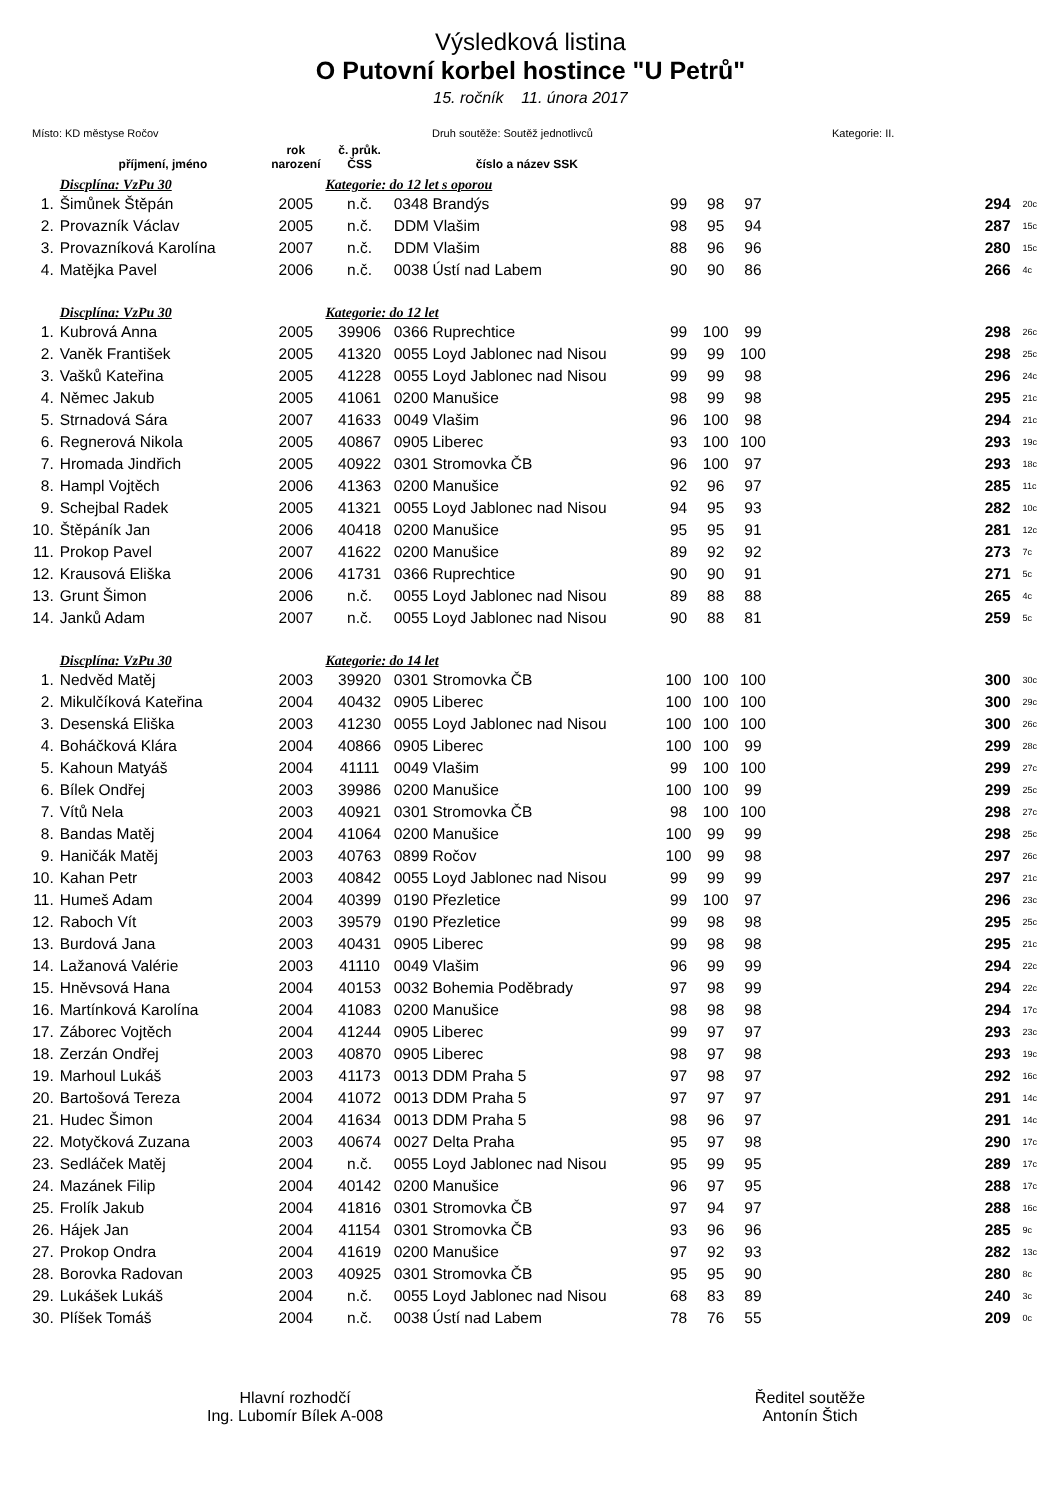Výsledková listina
O Putovní korbel hostince "U Petrů"
15. ročník 11. února 2017
Místo: KD městyse Ročov Druh soutěže: Soutěž jednotlivců Kategorie: II.
| | příjmení, jméno | rok narození | č. průk. ČSS | číslo a název SSK | | | | | |
| --- | --- | --- | --- | --- | --- | --- | --- | --- | --- |
| | Discplína: VzPu 30 | | Kategorie: do 12 let s oporou | | | | | | |
| 1. | Šimůnek Štěpán | 2005 | n.č. | 0348 Brandýs | 99 | 98 | 97 | 294 | 20c |
| 2. | Provazník Václav | 2005 | n.č. | DDM Vlašim | 98 | 95 | 94 | 287 | 15c |
| 3. | Provazníková Karolína | 2007 | n.č. | DDM Vlašim | 88 | 96 | 96 | 280 | 15c |
| 4. | Matějka Pavel | 2006 | n.č. | 0038 Ústí nad Labem | 90 | 90 | 86 | 266 | 4c |
| | Discplína: VzPu 30 | | Kategorie: do 12 let | | | | | | |
| 1. | Kubrová Anna | 2005 | 39906 | 0366 Ruprechtice | 99 | 100 | 99 | 298 | 26c |
| 2. | Vaněk František | 2005 | 41320 | 0055 Loyd Jablonec nad Nisou | 99 | 99 | 100 | 298 | 25c |
| 3. | Vašků Kateřina | 2005 | 41228 | 0055 Loyd Jablonec nad Nisou | 99 | 99 | 98 | 296 | 24c |
| 4. | Němec Jakub | 2005 | 41061 | 0200 Manušice | 98 | 99 | 98 | 295 | 21c |
| 5. | Strnadová Sára | 2007 | 41633 | 0049 Vlašim | 96 | 100 | 98 | 294 | 21c |
| 6. | Regnerová Nikola | 2005 | 40867 | 0905 Liberec | 93 | 100 | 100 | 293 | 19c |
| 7. | Hromada Jindřich | 2005 | 40922 | 0301 Stromovka ČB | 96 | 100 | 97 | 293 | 18c |
| 8. | Hampl Vojtěch | 2006 | 41363 | 0200 Manušice | 92 | 96 | 97 | 285 | 11c |
| 9. | Schejbal Radek | 2005 | 41321 | 0055 Loyd Jablonec nad Nisou | 94 | 95 | 93 | 282 | 10c |
| 10. | Štěpáník Jan | 2006 | 40418 | 0200 Manušice | 95 | 95 | 91 | 281 | 12c |
| 11. | Prokop Pavel | 2007 | 41622 | 0200 Manušice | 89 | 92 | 92 | 273 | 7c |
| 12. | Krausová Eliška | 2006 | 41731 | 0366 Ruprechtice | 90 | 90 | 91 | 271 | 5c |
| 13. | Grunt Šimon | 2006 | n.č. | 0055 Loyd Jablonec nad Nisou | 89 | 88 | 88 | 265 | 4c |
| 14. | Janků Adam | 2007 | n.č. | 0055 Loyd Jablonec nad Nisou | 90 | 88 | 81 | 259 | 5c |
| | Discplína: VzPu 30 | | Kategorie: do 14 let | | | | | | |
| 1. | Nedvěd Matěj | 2003 | 39920 | 0301 Stromovka ČB | 100 | 100 | 100 | 300 | 30c |
| 2. | Mikulčíková Kateřina | 2004 | 40432 | 0905 Liberec | 100 | 100 | 100 | 300 | 29c |
| 3. | Desenská Eliška | 2003 | 41230 | 0055 Loyd Jablonec nad Nisou | 100 | 100 | 100 | 300 | 26c |
| 4. | Boháčková Klára | 2004 | 40866 | 0905 Liberec | 100 | 100 | 99 | 299 | 28c |
| 5. | Kahoun Matyáš | 2004 | 41111 | 0049 Vlašim | 99 | 100 | 100 | 299 | 27c |
| 6. | Bílek Ondřej | 2003 | 39986 | 0200 Manušice | 100 | 100 | 99 | 299 | 25c |
| 7. | Vítů Nela | 2003 | 40921 | 0301 Stromovka ČB | 98 | 100 | 100 | 298 | 27c |
| 8. | Bandas Matěj | 2004 | 41064 | 0200 Manušice | 100 | 99 | 99 | 298 | 25c |
| 9. | Haničák Matěj | 2003 | 40763 | 0899 Ročov | 100 | 99 | 98 | 297 | 26c |
| 10. | Kahan Petr | 2003 | 40842 | 0055 Loyd Jablonec nad Nisou | 99 | 99 | 99 | 297 | 21c |
| 11. | Humeš Adam | 2004 | 40399 | 0190 Přezletice | 99 | 100 | 97 | 296 | 23c |
| 12. | Raboch Vít | 2003 | 39579 | 0190 Přezletice | 99 | 98 | 98 | 295 | 25c |
| 13. | Burdová Jana | 2003 | 40431 | 0905 Liberec | 99 | 98 | 98 | 295 | 21c |
| 14. | Lažanová Valérie | 2003 | 41110 | 0049 Vlašim | 96 | 99 | 99 | 294 | 22c |
| 15. | Hněvsová Hana | 2004 | 40153 | 0032 Bohemia Poděbrady | 97 | 98 | 99 | 294 | 22c |
| 16. | Martínková Karolína | 2004 | 41083 | 0200 Manušice | 98 | 98 | 98 | 294 | 17c |
| 17. | Záborec Vojtěch | 2004 | 41244 | 0905 Liberec | 99 | 97 | 97 | 293 | 23c |
| 18. | Zerzán Ondřej | 2003 | 40870 | 0905 Liberec | 98 | 97 | 98 | 293 | 19c |
| 19. | Marhoul Lukáš | 2003 | 41173 | 0013 DDM Praha 5 | 97 | 98 | 97 | 292 | 16c |
| 20. | Bartošová Tereza | 2004 | 41072 | 0013 DDM Praha 5 | 97 | 97 | 97 | 291 | 14c |
| 21. | Hudec Šimon | 2004 | 41634 | 0013 DDM Praha 5 | 98 | 96 | 97 | 291 | 14c |
| 22. | Motyčková Zuzana | 2003 | 40674 | 0027 Delta Praha | 95 | 97 | 98 | 290 | 17c |
| 23. | Sedláček Matěj | 2004 | n.č. | 0055 Loyd Jablonec nad Nisou | 95 | 99 | 95 | 289 | 17c |
| 24. | Mazánek Filip | 2004 | 40142 | 0200 Manušice | 96 | 97 | 95 | 288 | 17c |
| 25. | Frolík Jakub | 2004 | 41816 | 0301 Stromovka ČB | 97 | 94 | 97 | 288 | 16c |
| 26. | Hájek Jan | 2004 | 41154 | 0301 Stromovka ČB | 93 | 96 | 96 | 285 | 9c |
| 27. | Prokop Ondra | 2004 | 41619 | 0200 Manušice | 97 | 92 | 93 | 282 | 13c |
| 28. | Borovka Radovan | 2003 | 40925 | 0301 Stromovka ČB | 95 | 95 | 90 | 280 | 8c |
| 29. | Lukášek Lukáš | 2004 | n.č. | 0055 Loyd Jablonec nad Nisou | 68 | 83 | 89 | 240 | 3c |
| 30. | Plíšek Tomáš | 2004 | n.č. | 0038 Ústí nad Labem | 78 | 76 | 55 | 209 | 0c |
Hlavní rozhodčí
Ing. Lubomír Bílek A-008
Ředitel soutěže
Antonín Štich